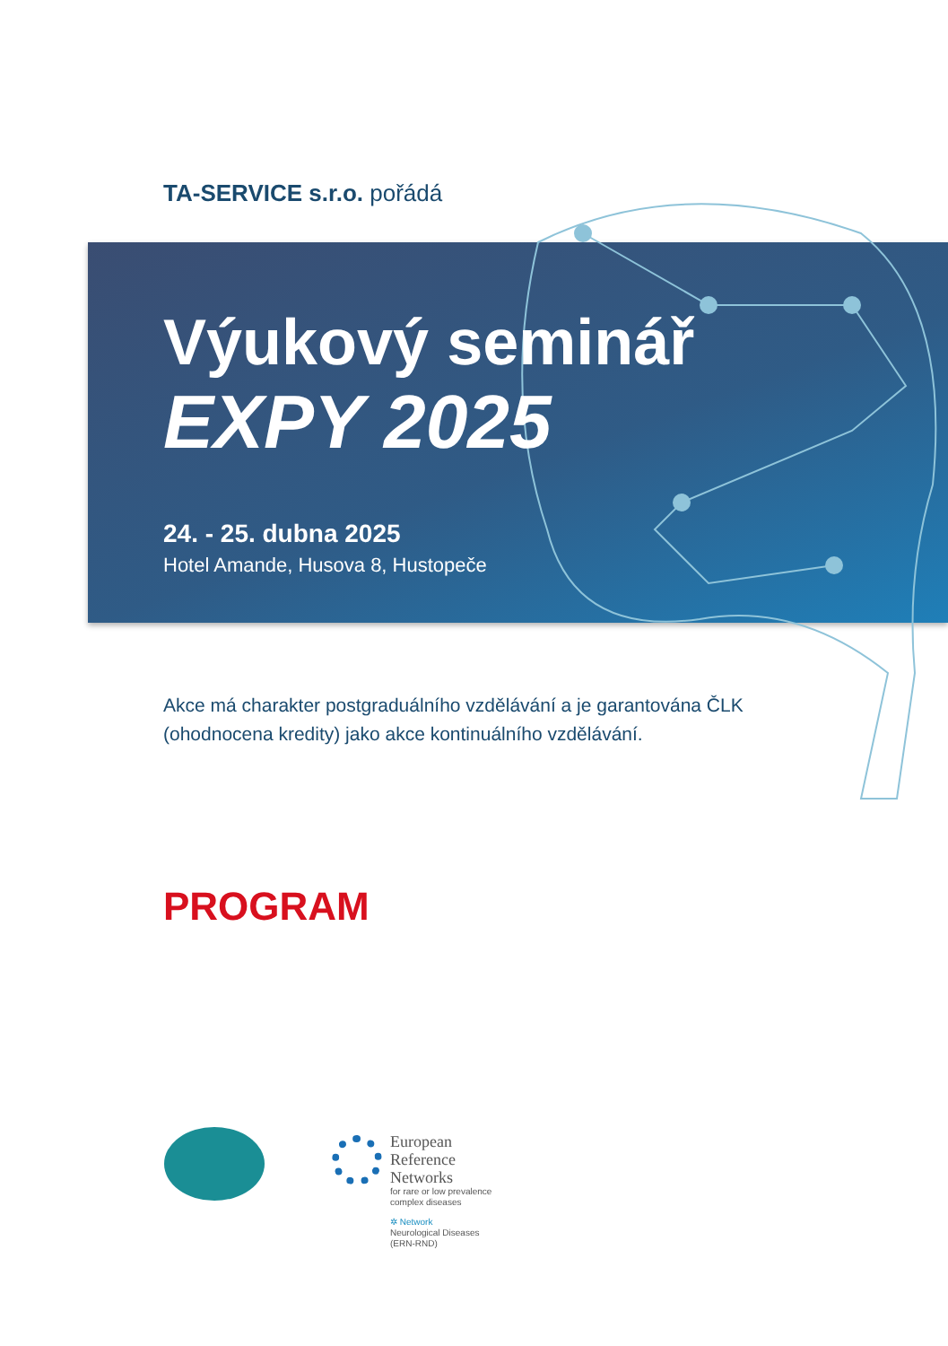TA-SERVICE s.r.o. pořádá
Výukový seminář
EXPY 2025
24. - 25. dubna 2025
Hotel Amande, Husova 8, Hustopeče
Akce má charakter postgraduálního vzdělávání a je garantována ČLK
(ohodnocena kredity) jako akce kontinuálního vzdělávání.
PROGRAM
European
Reference
Networks
for rare or low prevalence
complex diseases
✲ Network
Neurological Diseases
(ERN-RND)